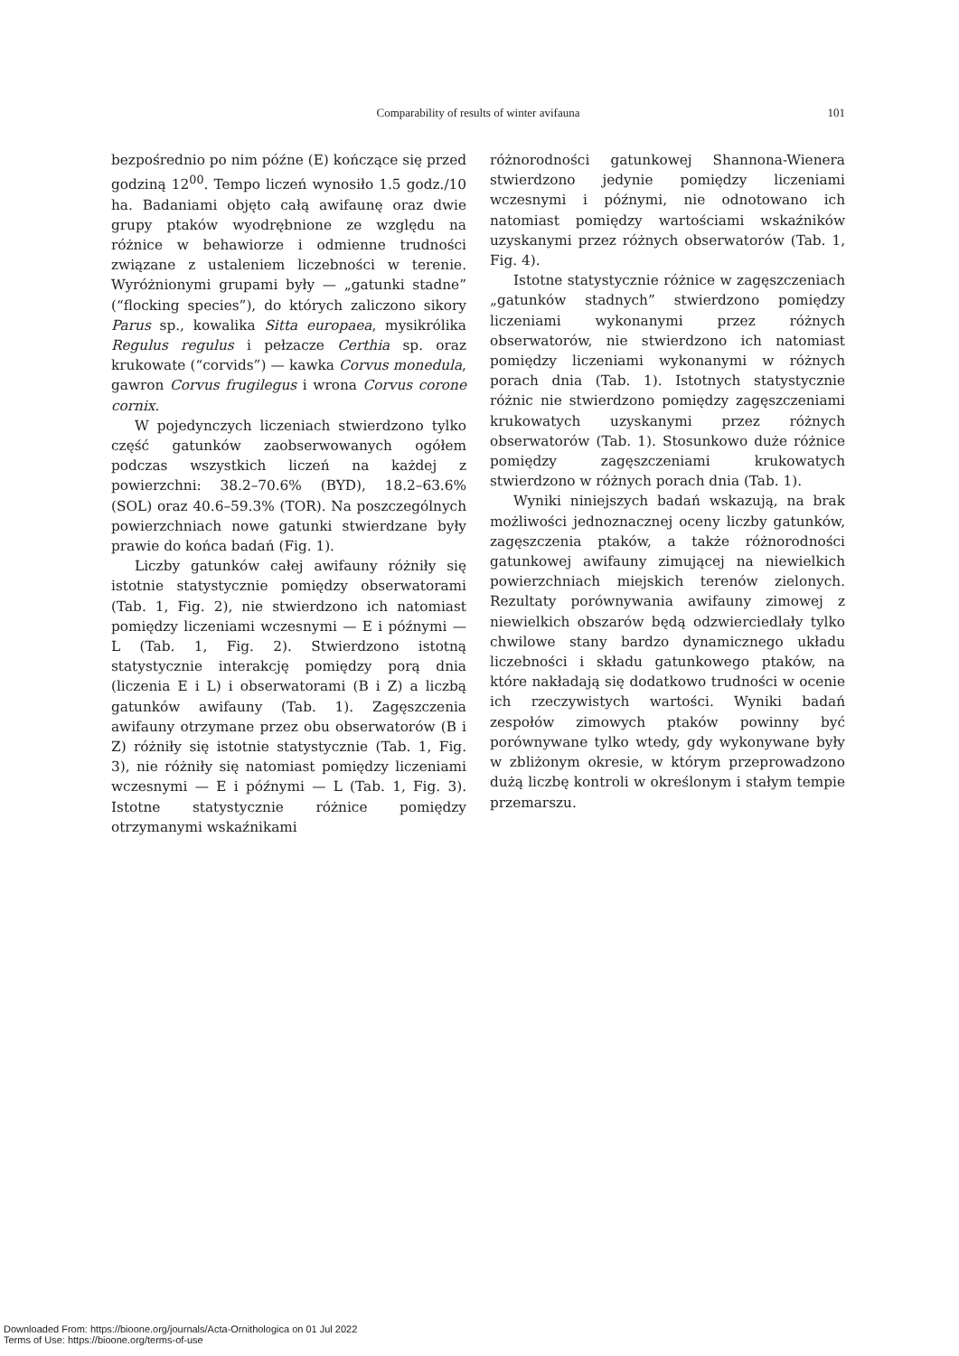Comparability of results of winter avifauna
101
bezpośrednio po nim późne (E) kończące się przed godziną 12<sup>00</sup>. Tempo liczeń wynosiło 1.5 godz./10 ha. Badaniami objęto całą awifaunę oraz dwie grupy ptaków wyodrębnione ze względu na różnice w behawiorze i odmienne trudności związane z ustaleniem liczebności w terenie. Wyróżnionymi grupami były — „gatunki stadne” (“flocking species”), do których zaliczono sikory Parus sp., kowalika Sitta europaea, mysikrólika Regulus regulus i pełzacze Certhia sp. oraz krukowate (“corvids”) — kawka Corvus monedula, gawron Corvus frugilegus i wrona Corvus corone cornix.
W pojedynczych liczeniach stwierdzono tylko część gatunków zaobserwowanych ogółem podczas wszystkich liczeń na każdej z powierzchni: 38.2–70.6% (BYD), 18.2–63.6% (SOL) oraz 40.6–59.3% (TOR). Na poszczególnych powierzchniach nowe gatunki stwierdzane były prawie do końca badań (Fig. 1).
Liczby gatunków całej awifauny różniły się istotnie statystycznie pomiędzy obserwatorami (Tab. 1, Fig. 2), nie stwierdzono ich natomiast pomiędzy liczeniami wczesnymi — E i późnymi — L (Tab. 1, Fig. 2). Stwierdzono istotną statystycznie interakcję pomiędzy porą dnia (liczenia E i L) i obserwatorami (B i Z) a liczbą gatunków awifauny (Tab. 1). Zagęszczenia awifauny otrzymane przez obu obserwatorów (B i Z) różniły się istotnie statystycznie (Tab. 1, Fig. 3), nie różniły się natomiast pomiędzy liczeniami wczesnymi — E i późnymi — L (Tab. 1, Fig. 3). Istotne statystycznie różnice pomiędzy otrzymanymi wskaźnikami
różnorodności gatunkowej Shannona-Wienera stwierdzono jedynie pomiędzy liczeniami wczesnymi i późnymi, nie odnotowano ich natomiast pomiędzy wartościami wskaźników uzyskanymi przez różnych obserwatorów (Tab. 1, Fig. 4).
Istotne statystycznie różnice w zagęszczeniach „gatunków stadnych” stwierdzono pomiędzy liczeniami wykonanymi przez różnych obserwatorów, nie stwierdzono ich natomiast pomiędzy liczeniami wykonanymi w różnych porach dnia (Tab. 1). Istotnych statystycznie różnic nie stwierdzono pomiędzy zagęszczeniami krukowatych uzyskanymi przez różnych obserwatorów (Tab. 1). Stosunkowo duże różnice pomiędzy zagęszczeniami krukowatych stwierdzono w różnych porach dnia (Tab. 1).
Wyniki niniejszych badań wskazują, na brak możliwości jednoznacznej oceny liczby gatunków, zagęszczenia ptaków, a także różnorodności gatunkowej awifauny zimującej na niewielkich powierzchniach miejskich terenów zielonych. Rezultaty porównywania awifauny zimowej z niewielkich obszarów będą odzwierciedlały tylko chwilowe stany bardzo dynamicznego układu liczebności i składu gatunkowego ptaków, na które nakładają się dodatkowo trudności w ocenie ich rzeczywistych wartości. Wyniki badań zespołów zimowych ptaków powinny być porównywane tylko wtedy, gdy wykonywane były w zbliżonym okresie, w którym przeprowadzono dużą liczbę kontroli w określonym i stałym tempie przemarszu.
Downloaded From: https://bioone.org/journals/Acta-Ornithologica on 01 Jul 2022
Terms of Use: https://bioone.org/terms-of-use